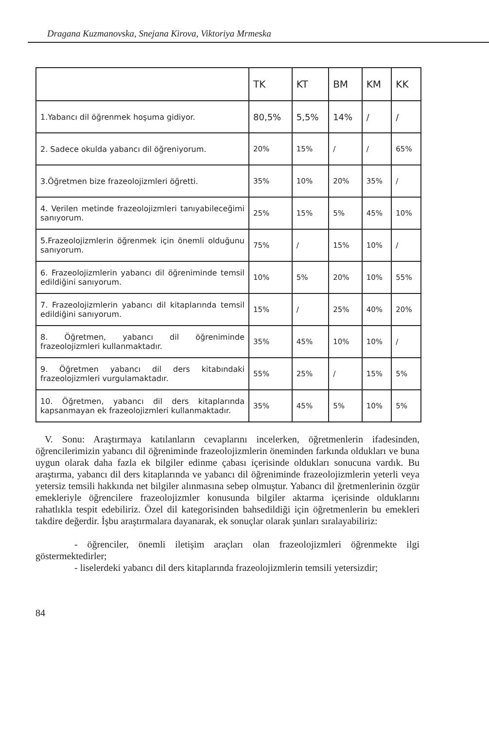Dragana Kuzmanovska, Snejana Kirova, Viktoriya Mrmeska
| | TK | KT | BM | KM | KK |
| --- | --- | --- | --- | --- | --- |
| 1.Yabancı dil öğrenmek hoşuma gidiyor. | 80,5% | 5,5% | 14% | / | / |
| 2. Sadece okulda yabancı dil öğreniyorum. | 20% | 15% | / | / | 65% |
| 3.Öğretmen bize frazeolojizmleri öğretti. | 35% | 10% | 20% | 35% | / |
| 4. Verilen metinde frazeolojizmleri tanıyabileceğimi sanıyorum. | 25% | 15% | 5% | 45% | 10% |
| 5.Frazeolojizmlerin öğrenmek için önemli olduğunu sanıyorum. | 75% | / | 15% | 10% | / |
| 6. Frazeolojizmlerin yabancı dil öğreniminde temsil edildiğini sanıyorum. | 10% | 5% | 20% | 10% | 55% |
| 7. Frazeolojizmlerin yabancı dil kitaplarında temsil edildiğini sanıyorum. | 15% | / | 25% | 40% | 20% |
| 8. Öğretmen, yabancı dil öğreniminde frazeolojizmleri kullanmaktadır. | 35% | 45% | 10% | 10% | / |
| 9. Öğretmen yabancı dil ders kitabındaki frazeolojizmleri vurgulamaktadır. | 55% | 25% | / | 15% | 5% |
| 10. Öğretmen, yabancı dil ders kitaplarında kapsanmayan ek frazeolojizmleri kullanmaktadır. | 35% | 45% | 5% | 10% | 5% |
V. Sonu: Araştırmaya katılanların cevaplarını incelerken, öğretmenlerin ifadesinden, öğrencilerimizin yabancı dil öğreniminde frazeolojizmlerin öneminden farkında oldukları ve buna uygun olarak daha fazla ek bilgiler edinme çabası içerisinde oldukları sonucuna vardık. Bu araştırma, yabancı dil ders kitaplarında ve yabancı dil öğreniminde frazeolojizmlerin yeterli veya yetersiz temsili hakkında net bilgiler alınmasına sebep olmuştur. Yabancı dil ğretmenlerinin özgür emekleriyle öğrencilere frazeolojizmler konusunda bilgiler aktarma içerisinde olduklarını rahatlıkla tespit edebiliriz. Özel dil kategorisinden bahsedildiği için öğretmenlerin bu emekleri takdire değerdir. İşbu araştırmalara dayanarak, ek sonuçlar olarak şunları sıralayabiliriz:
- öğrenciler, önemli iletişim araçları olan frazeolojizmleri öğrenmekte ilgi göstermektedirler;
- liselerdeki yabancı dil ders kitaplarında frazeolojizmlerin temsili yetersizdir;
84